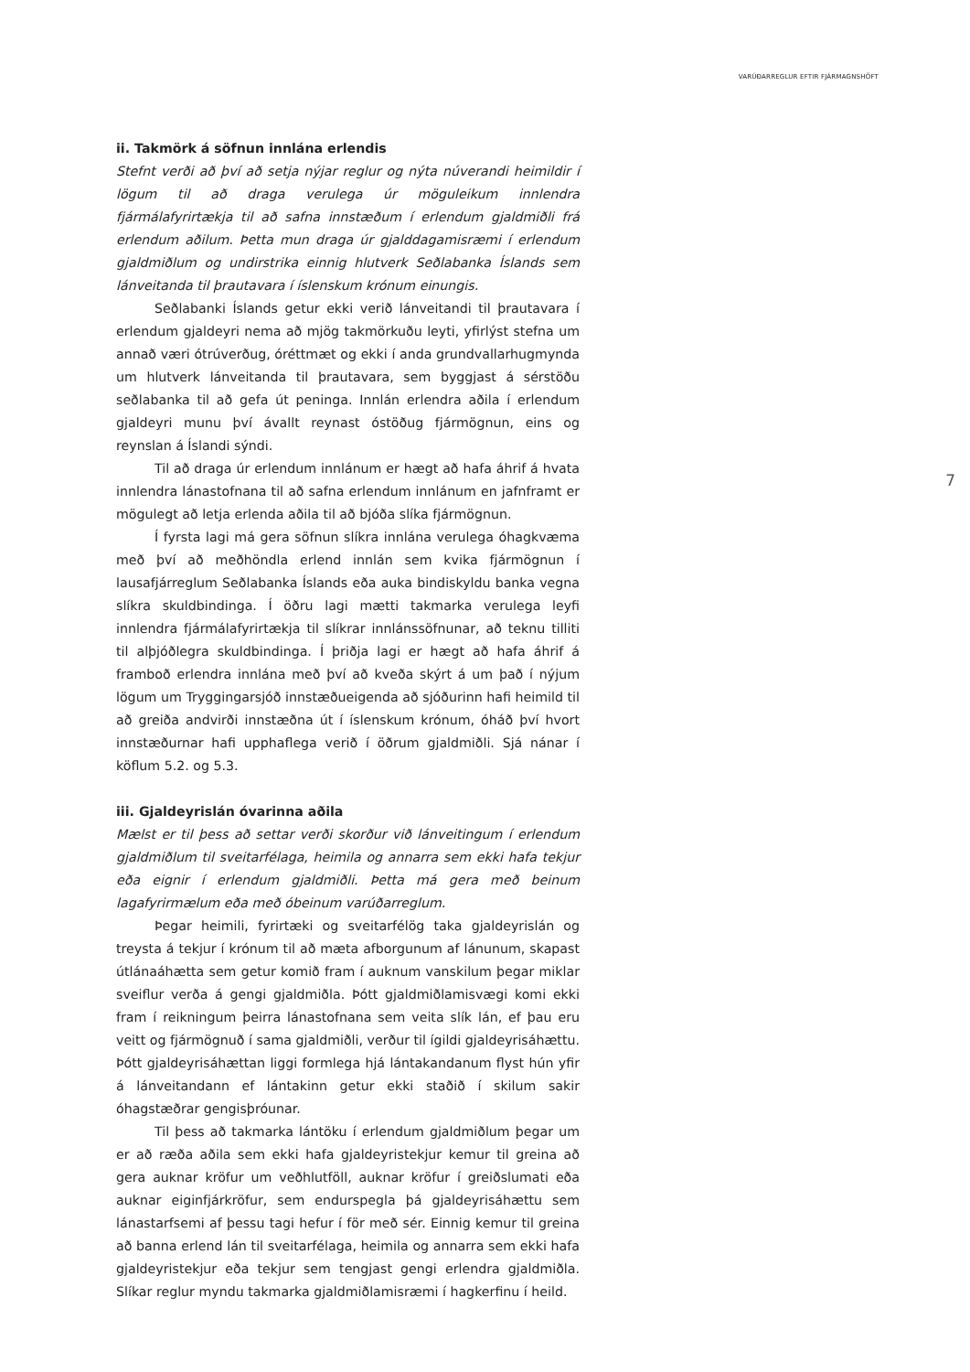VARÚÐARREGLUR EFTIR FJÁRMAGNSHÖFT
7
ii. Takmörk á söfnun innlána erlendis
Stefnt verði að því að setja nýjar reglur og nýta núverandi heimildir í lögum til að draga verulega úr möguleikum innlendra fjármálafyrirtækja til að safna innstæðum í erlendum gjaldmiðli frá erlendum aðilum. Þetta mun draga úr gjalddagamisræmi í erlendum gjaldmiðlum og undirstrika einnig hlutverk Seðlabanka Íslands sem lánveitanda til þrautavara í íslenskum krónum einungis.
Seðlabanki Íslands getur ekki verið lánveitandi til þrautavara í erlendum gjaldeyri nema að mjög takmörkuðu leyti, yfirlýst stefna um annað væri ótrúverðug, óréttmæt og ekki í anda grundvallarhugmynda um hlutverk lánveitanda til þrautavara, sem byggjast á sérstöðu seðlabanka til að gefa út peninga. Innlán erlendra aðila í erlendum gjaldeyri munu því ávallt reynast óstöðug fjármögnun, eins og reynslan á Íslandi sýndi.
Til að draga úr erlendum innlánum er hægt að hafa áhrif á hvata innlendra lánastofnana til að safna erlendum innlánum en jafnframt er mögulegt að letja erlenda aðila til að bjóða slíka fjármögnun.
Í fyrsta lagi má gera söfnun slíkra innlána verulega óhagkvæma með því að meðhöndla erlend innlán sem kvika fjármögnun í lausafjárreglum Seðlabanka Íslands eða auka bindiskyldu banka vegna slíkra skuldbindinga. Í öðru lagi mætti takmarka verulega leyfi innlendra fjármálafyrirtækja til slíkrar innlánssöfnunar, að teknu tilliti til alþjóðlegra skuldbindinga. Í þriðja lagi er hægt að hafa áhrif á framboð erlendra innlána með því að kveða skýrt á um það í nýjum lögum um Tryggingarsjóð innstæðueigenda að sjóðurinn hafi heimild til að greiða andvirði innstæðna út í íslenskum krónum, óháð því hvort innstæðurnar hafi upphaflega verið í öðrum gjaldmiðli. Sjá nánar í köflum 5.2. og 5.3.
iii. Gjaldeyrislán óvarinna aðila
Mælst er til þess að settar verði skorður við lánveitingum í erlendum gjaldmiðlum til sveitarfélaga, heimila og annarra sem ekki hafa tekjur eða eignir í erlendum gjaldmiðli. Þetta má gera með beinum lagafyrirmælum eða með óbeinum varúðarreglum.
Þegar heimili, fyrirtæki og sveitarfélög taka gjaldeyrislán og treysta á tekjur í krónum til að mæta afborgunum af lánunum, skapast útlánaáhætta sem getur komið fram í auknum vanskilum þegar miklar sveiflur verða á gengi gjaldmiðla. Þótt gjaldmiðlamisvægi komi ekki fram í reikningum þeirra lánastofnana sem veita slík lán, ef þau eru veitt og fjármögnuð í sama gjaldmiðli, verður til ígildi gjaldeyrisáhættu. Þótt gjaldeyrisáhættan liggi formlega hjá lántakandanum flyst hún yfir á lánveitandann ef lántakinn getur ekki staðið í skilum sakir óhagstæðrar gengisþróunar.
Til þess að takmarka lántöku í erlendum gjaldmiðlum þegar um er að ræða aðila sem ekki hafa gjaldeyristekjur kemur til greina að gera auknar kröfur um veðhlutföll, auknar kröfur í greiðslumati eða auknar eiginfjárkröfur, sem endurspegla þá gjaldeyrisáhættu sem lánastarfsemi af þessu tagi hefur í för með sér. Einnig kemur til greina að banna erlend lán til sveitarfélaga, heimila og annarra sem ekki hafa gjaldeyristekjur eða tekjur sem tengjast gengi erlendra gjaldmiðla. Slíkar reglur myndu takmarka gjaldmiðlamisræmi í hagkerfinu í heild.